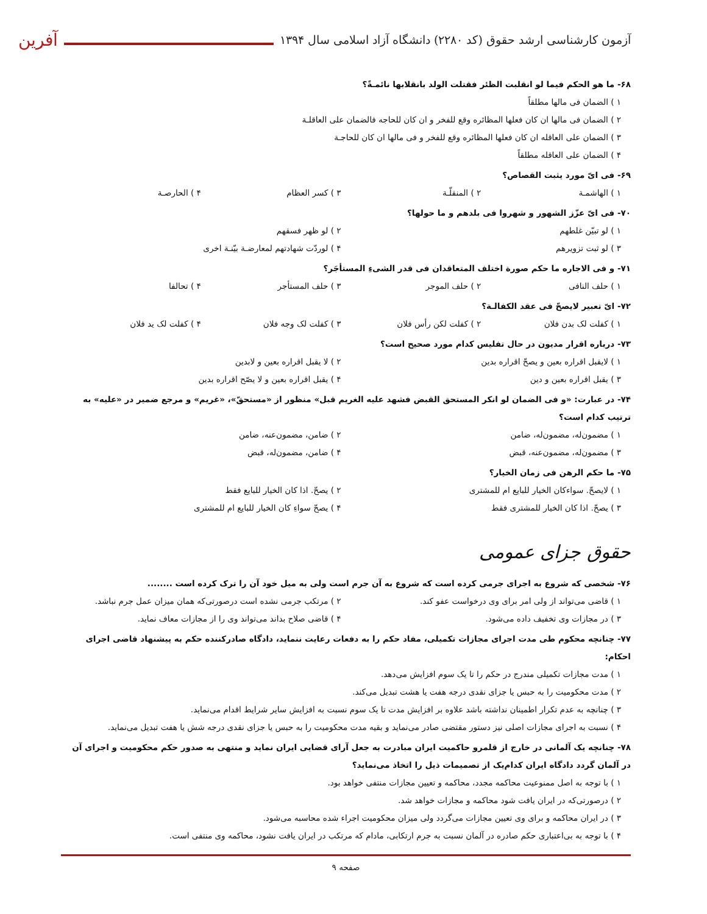آزمون کارشناسی ارشد حقوق (کد ۲۲۸۰) دانشگاه آزاد اسلامی سال ۱۳۹۴
آفرین
۶۸- ما هو الحکم فیما لو انقلبت الظئر فقتلت الولد بانقلابها نائمـةً؟
۱ ) الضمان فی مالها مطلقاً
۲ ) الضمان فی مالها ان کان فعلها المظائره وقع للفخر و ان کان للحاجه فالضمان علی العاقلـة
۳ ) الضمان علی العاقله ان کان فعلها المظائره وقع للفخر و فی مالها ان کان للحاجـة
۴ ) الضمان علی العاقله مطلقاً
۶۹- فی ایّ مورد یثبت القصاص؟
۱ ) الهاشمـة ۲ ) المنقلّـة ۳ ) کسر العظام ۴ ) الحارصـة
۷۰- فی ایّ عزّز الشهور و شهروا فی بلدهم و ما حولها؟
۱ ) لو تبیّن غلطهم ۲ ) لو ظهر فسقهم
۳ ) لو ثبت تزویرهم ۴ ) لوردّت شهادتهم لمعارضـة بیّنـة اخری
۷۱- و فی الاجاره ما حکم صورة اختلف المتعاقدان فی قدر الشیءِ المستأجَر؟
۱ ) حلف النافی ۲ ) حلف الموجر ۳ ) حلف المستأجر ۴ ) تحالفا
۷۲- ایّ تعبیر لایصحّ فی عقد الکفالـة؟
۱ ) کفلت لک بدن فلان ۲ ) کفلت لکن رأس فلان ۳ ) کفلت لک وجه فلان ۴ ) کفلت لک ید فلان
۷۳- درباره اقرار مدیون در حال تفلیس کدام مورد صحیح است؟
۱ ) لایقبل اقراره بعین و یصحّ اقراره بدین ۲ ) لا یقبل اقراره بعین و لابدین
۳ ) یقبل اقراره بعین و دین ۴ ) یقبل اقراره بعین و لا یصّح اقراره بدین
۷۴- در عبارت: «و فی الضمان لو انکر المستحق القبض فشهد علیه الغریم قبل» منظور از «مستحقّ»، «غریم» و مرجع ضمیر در «علیه» به ترتیب کدام است؟
۱ ) مضمون‌له، مضمون‌له، ضامن ۲ ) ضامن، مضمون‌عنه، ضامن
۳ ) مضمون‌له، مضمون‌عنه، قبض ۴ ) ضامن، مضمون‌له، قبض
۷۵- ما حکم الرهن فی زمان الخیار؟
۱ ) لایصحّ. سواءکان الخیار للبایع ام للمشتری ۲ ) یصحّ. اذا کان الخیار للبایع فقط
۳ ) یصحّ. اذا کان الخیار للمشتری فقط ۴ ) یصحّ سواءِ کان الخیار للبایع ام للمشتری
حقوق جزای عمومی
۷۶- شخصی که شروع به اجرای جرمی کرده است که شروع به آن جرم است ولی به میل خود آن را ترک کرده است ........
۱ ) قاضی می‌تواند از ولی امر برای وی درخواست عفو کند. ۲ ) مرتکب جرمی نشده است درصورتی‌که همان میزان عمل جرم نباشد.
۳ ) در مجازات وی تخفیف داده می‌شود. ۴ ) قاضی صلاح بداند می‌تواند وی را از مجازات معاف نماید.
۷۷- چنانچه محکوم طی مدت اجرای مجازات تکمیلی، مفاد حکم را به دفعات رعایت ننماید، دادگاه صادرکننده حکم به پیشنهاد قاضی اجرای احکام:
۱ ) مدت مجازات تکمیلی مندرج در حکم را تا یک سوم افزایش می‌دهد.
۲ ) مدت محکومیت را به حبس یا جزای نقدی درجه هفت یا هشت تبدیل می‌کند.
۳ ) چنانچه به عدم تکرار اطمینان نداشته باشد علاوه بر افزایش مدت تا یک سوم نسبت به افزایش سایر شرایط اقدام می‌نماید.
۴ ) نسبت به اجرای مجازات اصلی نیز دستور مقتضی صادر می‌نماید و بقیه مدت محکومیت را به حبس یا جزای نقدی درجه شش یا هفت تبدیل می‌نماید.
۷۸- چنانچه یک آلمانی در خارج از قلمرو حاکمیت ایران مبادرت به جعل آرای قضایی ایران نماید و منتهی به صدور حکم محکومیت و اجرای آن در آلمان گردد دادگاه ایران کدام‌یک از تصمیمات ذیل را اتخاذ می‌نماید؟
۱ ) با توجه به اصل ممنوعیت محاکمه مجدد، محاکمه و تعیین مجازات منتفی خواهد بود.
۲ ) درصورتی‌که در ایران یافت شود محاکمه و مجازات خواهد شد.
۳ ) در ایران محاکمه و برای وی تعیین مجازات می‌گردد ولی میزان محکومیت اجراء شده محاسبه می‌شود.
۴ ) با توجه به بی‌اعتباری حکم صادره در آلمان نسبت به جرم ارتکابی، مادام که مرتکب در ایران یافت نشود، محاکمه وی منتفی است.
صفحه ۹